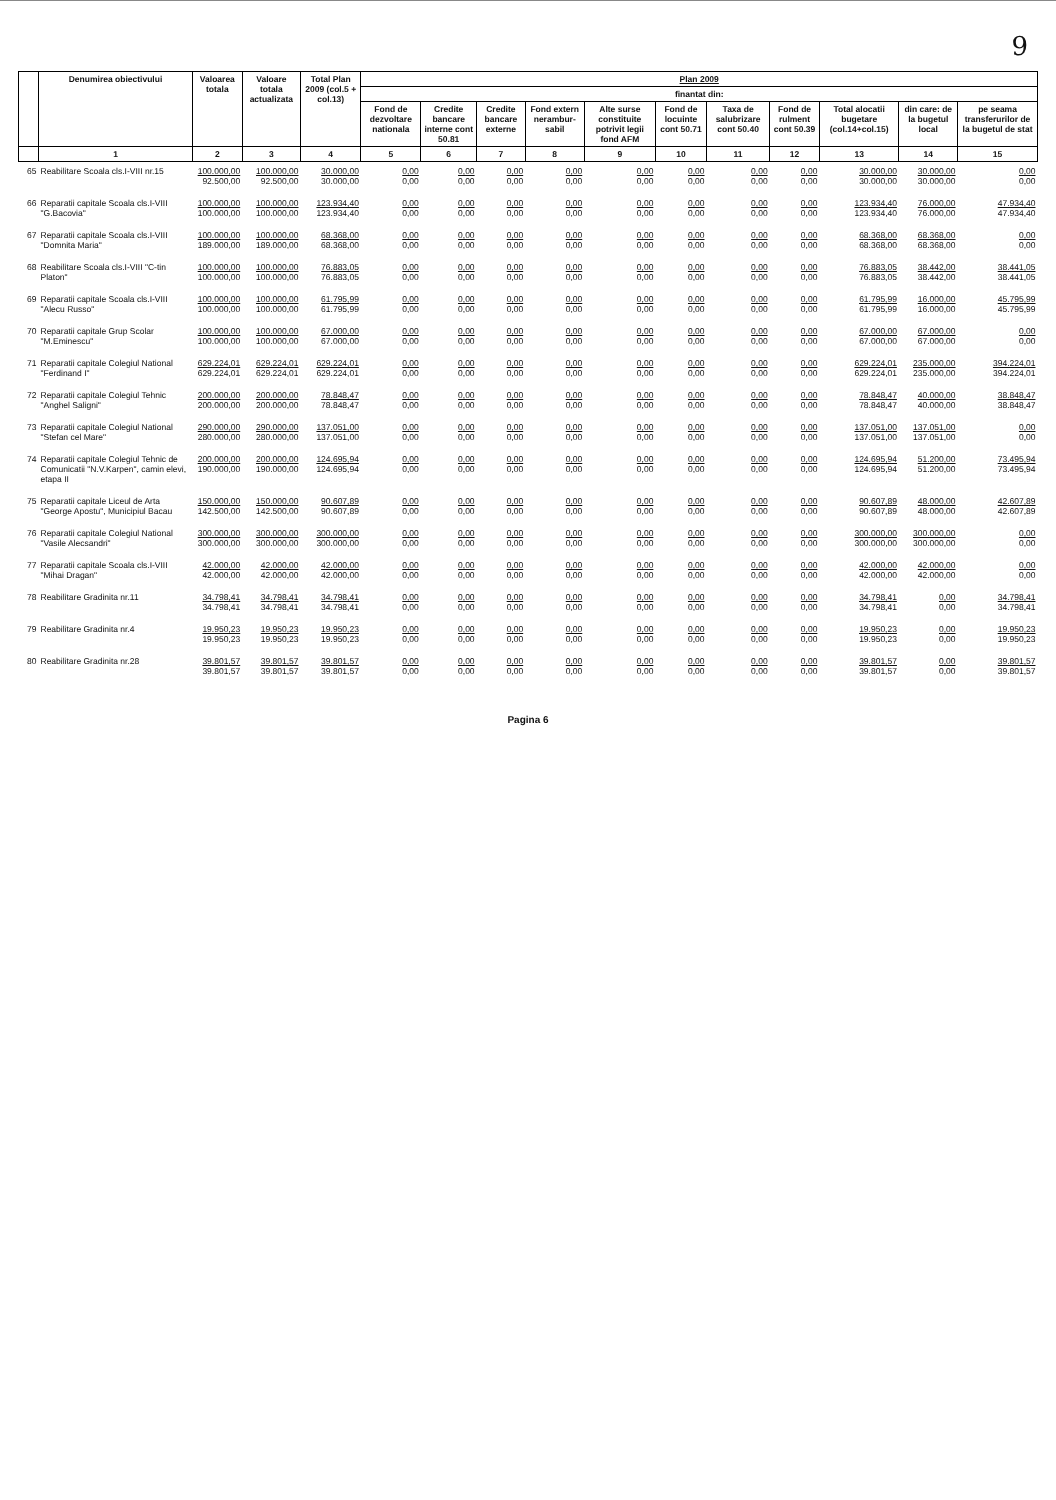9
| | Denumirea obiectivului | Valoarea totala | Valoare totala actualizata | Total Plan 2009 (col.5 + col.13) | Plan 2009 | | | | | | | | | | |
| --- | --- | --- | --- | --- | --- | --- | --- | --- | --- | --- | --- | --- | --- | --- | --- |
| | | | | | finantat din: | | | | | | | | | | |
| | | | | | Fond de dezvoltare nationala | Credite bancare interne cont 50.81 | Credite bancare externe | Fond extern nerambur-sabil | Alte surse constituite potrivit legii fond AFM | Fond de locuinte cont 50.71 | Taxa de salubrizare cont 50.40 | Fond de rulment cont 50.39 | Total alocatii bugetare (col.14+col.15) | din care: de la bugetul local | pe seama transferurilor de la bugetul de stat |
| | 1 | 2 | 3 | 4 | 5 | 6 | 7 | 8 | 9 | 10 | 11 | 12 | 13 | 14 | 15 |
| 65 | Reabilitare Scoala cls.I-VIII nr.15 | 100.000,00 92.500,00 | 100.000,00 92.500,00 | 30.000,00 30.000,00 | 0,00 0,00 | 0,00 0,00 | 0,00 0,00 | 0,00 0,00 | 0,00 0,00 | 0,00 0,00 | 0,00 0,00 | 0,00 0,00 | 30.000,00 30.000,00 | 30.000,00 30.000,00 | 0,00 0,00 |
| 66 | Reparatii capitale Scoala cls.I-VIII "G.Bacovia" | 100.000,00 100.000,00 | 100.000,00 100.000,00 | 123.934,40 123.934,40 | 0,00 0,00 | 0,00 0,00 | 0,00 0,00 | 0,00 0,00 | 0,00 0,00 | 0,00 0,00 | 0,00 0,00 | 0,00 0,00 | 123.934,40 123.934,40 | 76.000,00 76.000,00 | 47.934,40 47.934,40 |
| 67 | Reparatii capitale Scoala cls.I-VIII "Domnita Maria" | 100.000,00 189.000,00 | 100.000,00 189.000,00 | 68.368,00 68.368,00 | 0,00 0,00 | 0,00 0,00 | 0,00 0,00 | 0,00 0,00 | 0,00 0,00 | 0,00 0,00 | 0,00 0,00 | 0,00 0,00 | 68.368,00 68.368,00 | 68.368,00 68.368,00 | 0,00 0,00 |
| 68 | Reabilitare Scoala cls.I-VIII "C-tin Platon" | 100.000,00 100.000,00 | 100.000,00 100.000,00 | 76.883,05 76.883,05 | 0,00 0,00 | 0,00 0,00 | 0,00 0,00 | 0,00 0,00 | 0,00 0,00 | 0,00 0,00 | 0,00 0,00 | 0,00 0,00 | 76.883,05 76.883,05 | 38.442,00 38.442,00 | 38.441,05 38.441,05 |
| 69 | Reparatii capitale Scoala cls.I-VIII "Alecu Russo" | 100.000,00 100.000,00 | 100.000,00 100.000,00 | 61.795,99 61.795,99 | 0,00 0,00 | 0,00 0,00 | 0,00 0,00 | 0,00 0,00 | 0,00 0,00 | 0,00 0,00 | 0,00 0,00 | 0,00 0,00 | 61.795,99 61.795,99 | 16.000,00 16.000,00 | 45.795,99 45.795,99 |
| 70 | Reparatii capitale Grup Scolar "M.Eminescu" | 100.000,00 100.000,00 | 100.000,00 100.000,00 | 67.000,00 67.000,00 | 0,00 0,00 | 0,00 0,00 | 0,00 0,00 | 0,00 0,00 | 0,00 0,00 | 0,00 0,00 | 0,00 0,00 | 0,00 0,00 | 67.000,00 67.000,00 | 67.000,00 67.000,00 | 0,00 0,00 |
| 71 | Reparatii capitale Colegiul National "Ferdinand I" | 629.224,01 629.224,01 | 629.224,01 629.224,01 | 629.224,01 629.224,01 | 0,00 0,00 | 0,00 0,00 | 0,00 0,00 | 0,00 0,00 | 0,00 0,00 | 0,00 0,00 | 0,00 0,00 | 0,00 0,00 | 629.224,01 629.224,01 | 235.000,00 235.000,00 | 394.224,01 394.224,01 |
| 72 | Reparatii capitale Colegiul Tehnic "Anghel Saligni" | 200.000,00 200.000,00 | 200.000,00 200.000,00 | 78.848,47 78.848,47 | 0,00 0,00 | 0,00 0,00 | 0,00 0,00 | 0,00 0,00 | 0,00 0,00 | 0,00 0,00 | 0,00 0,00 | 0,00 0,00 | 78.848,47 78.848,47 | 40.000,00 40.000,00 | 38.848,47 38.848,47 |
| 73 | Reparatii capitale Colegiul National "Stefan cel Mare" | 290.000,00 280.000,00 | 290.000,00 280.000,00 | 137.051,00 137.051,00 | 0,00 0,00 | 0,00 0,00 | 0,00 0,00 | 0,00 0,00 | 0,00 0,00 | 0,00 0,00 | 0,00 0,00 | 0,00 0,00 | 137.051,00 137.051,00 | 137.051,00 137.051,00 | 0,00 0,00 |
| 74 | Reparatii capitale Colegiul Tehnic de Comunicatii "N.V.Karpen", camin elevi, etapa II | 200.000,00 190.000,00 | 200.000,00 190.000,00 | 124.695,94 124.695,94 | 0,00 0,00 | 0,00 0,00 | 0,00 0,00 | 0,00 0,00 | 0,00 0,00 | 0,00 0,00 | 0,00 0,00 | 0,00 0,00 | 124.695,94 124.695,94 | 51.200,00 51.200,00 | 73.495,94 73.495,94 |
| 75 | Reparatii capitale Liceul de Arta "George Apostu", Municipiul Bacau | 150.000,00 142.500,00 | 150.000,00 142.500,00 | 90.607,89 90.607,89 | 0,00 0,00 | 0,00 0,00 | 0,00 0,00 | 0,00 0,00 | 0,00 0,00 | 0,00 0,00 | 0,00 0,00 | 0,00 0,00 | 90.607,89 90.607,89 | 48.000,00 48.000,00 | 42.607,89 42.607,89 |
| 76 | Reparatii capitale Colegiul National "Vasile Alecsandri" | 300.000,00 300.000,00 | 300.000,00 300.000,00 | 300.000,00 300.000,00 | 0,00 0,00 | 0,00 0,00 | 0,00 0,00 | 0,00 0,00 | 0,00 0,00 | 0,00 0,00 | 0,00 0,00 | 0,00 0,00 | 300.000,00 300.000,00 | 300.000,00 300.000,00 | 0,00 0,00 |
| 77 | Reparatii capitale Scoala cls.I-VIII "Mihai Dragan" | 42.000,00 42.000,00 | 42.000,00 42.000,00 | 42.000,00 42.000,00 | 0,00 0,00 | 0,00 0,00 | 0,00 0,00 | 0,00 0,00 | 0,00 0,00 | 0,00 0,00 | 0,00 0,00 | 0,00 0,00 | 42.000,00 42.000,00 | 42.000,00 42.000,00 | 0,00 0,00 |
| 78 | Reabilitare Gradinita nr.11 | 34.798,41 34.798,41 | 34.798,41 34.798,41 | 34.798,41 34.798,41 | 0,00 0,00 | 0,00 0,00 | 0,00 0,00 | 0,00 0,00 | 0,00 0,00 | 0,00 0,00 | 0,00 0,00 | 0,00 0,00 | 34.798,41 34.798,41 | 0,00 0,00 | 34.798,41 34.798,41 |
| 79 | Reabilitare Gradinita nr.4 | 19.950,23 19.950,23 | 19.950,23 19.950,23 | 19.950,23 19.950,23 | 0,00 0,00 | 0,00 0,00 | 0,00 0,00 | 0,00 0,00 | 0,00 0,00 | 0,00 0,00 | 0,00 0,00 | 0,00 0,00 | 19.950,23 19.950,23 | 0,00 0,00 | 19.950,23 19.950,23 |
| 80 | Reabilitare Gradinita nr.28 | 39.801,57 39.801,57 | 39.801,57 39.801,57 | 39.801,57 39.801,57 | 0,00 0,00 | 0,00 0,00 | 0,00 0,00 | 0,00 0,00 | 0,00 0,00 | 0,00 0,00 | 0,00 0,00 | 0,00 0,00 | 39.801,57 39.801,57 | 0,00 0,00 | 39.801,57 39.801,57 |
Pagina 6